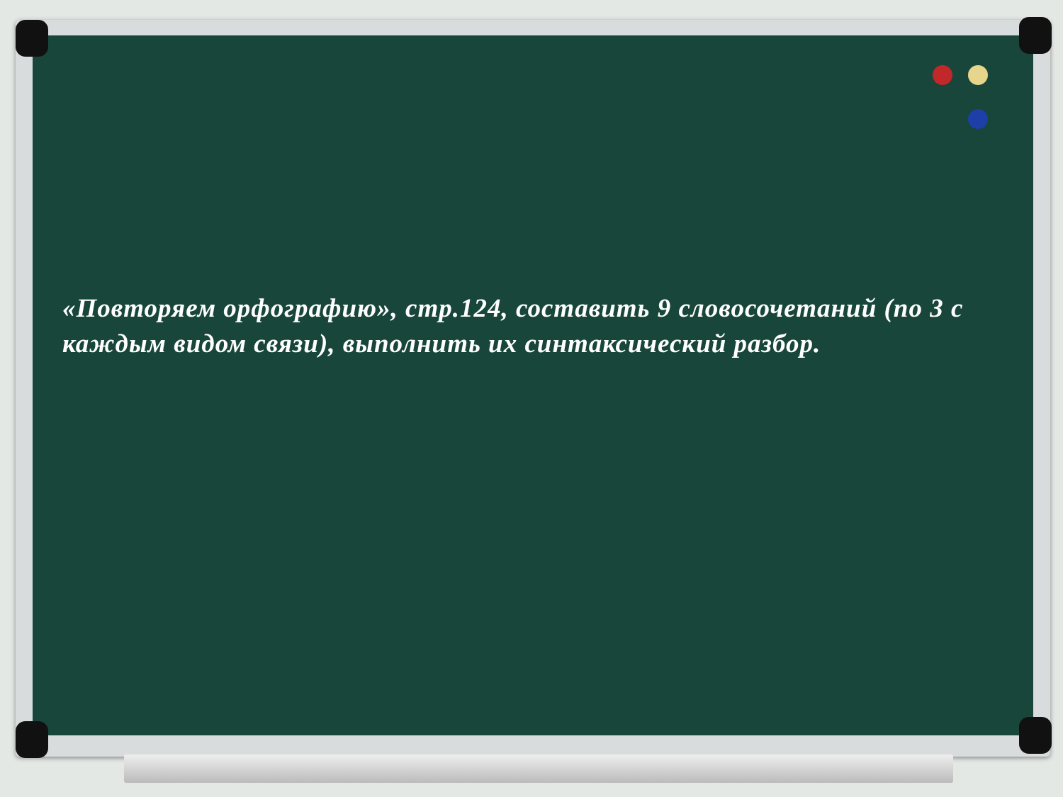«Повторяем орфографию», стр.124, составить 9 словосочетаний (по 3 с каждым видом связи), выполнить их синтаксический разбор.